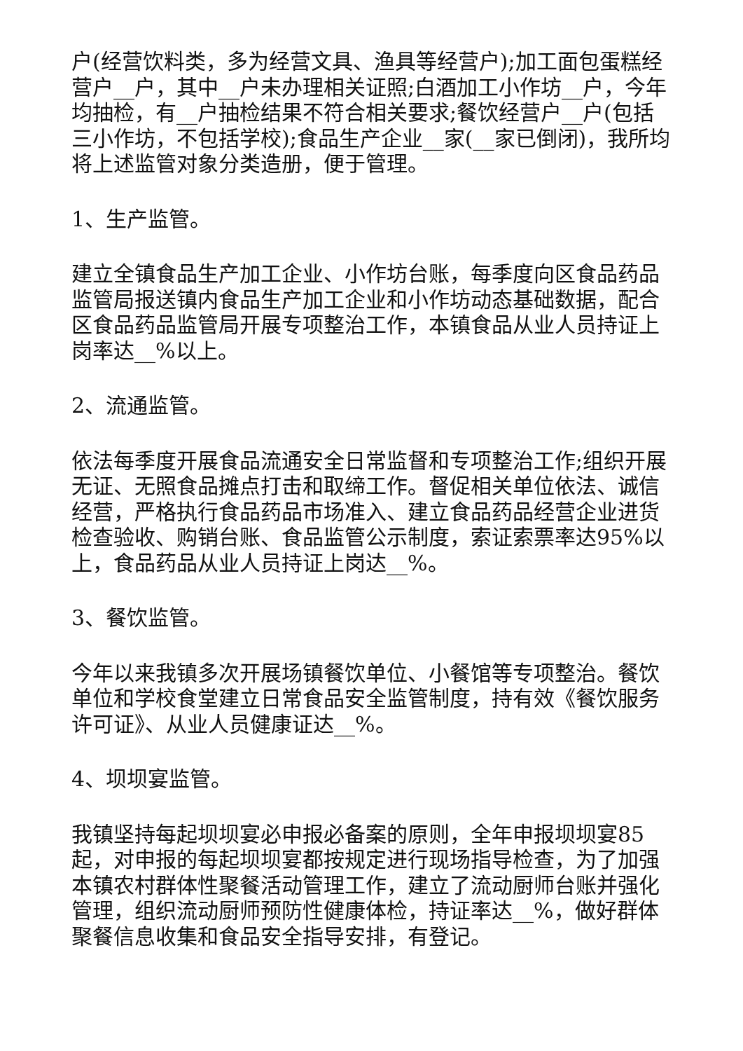户(经营饮料类，多为经营文具、渔具等经营户);加工面包蛋糕经营户__户，其中__户未办理相关证照;白酒加工小作坊__户，今年均抽检，有__户抽检结果不符合相关要求;餐饮经营户__户(包括三小作坊，不包括学校);食品生产企业__家(__家已倒闭)，我所均将上述监管对象分类造册，便于管理。
1、生产监管。
建立全镇食品生产加工企业、小作坊台账，每季度向区食品药品监管局报送镇内食品生产加工企业和小作坊动态基础数据，配合区食品药品监管局开展专项整治工作，本镇食品从业人员持证上岗率达__%以上。
2、流通监管。
依法每季度开展食品流通安全日常监督和专项整治工作;组织开展无证、无照食品摊点打击和取缔工作。督促相关单位依法、诚信经营，严格执行食品药品市场准入、建立食品药品经营企业进货检查验收、购销台账、食品监管公示制度，索证索票率达95%以上，食品药品从业人员持证上岗达__%。
3、餐饮监管。
今年以来我镇多次开展场镇餐饮单位、小餐馆等专项整治。餐饮单位和学校食堂建立日常食品安全监管制度，持有效《餐饮服务许可证》、从业人员健康证达__%。
4、坝坝宴监管。
我镇坚持每起坝坝宴必申报必备案的原则，全年申报坝坝宴85起，对申报的每起坝坝宴都按规定进行现场指导检查，为了加强本镇农村群体性聚餐活动管理工作，建立了流动厨师台账并强化管理，组织流动厨师预防性健康体检，持证率达__%，做好群体聚餐信息收集和食品安全指导安排，有登记。